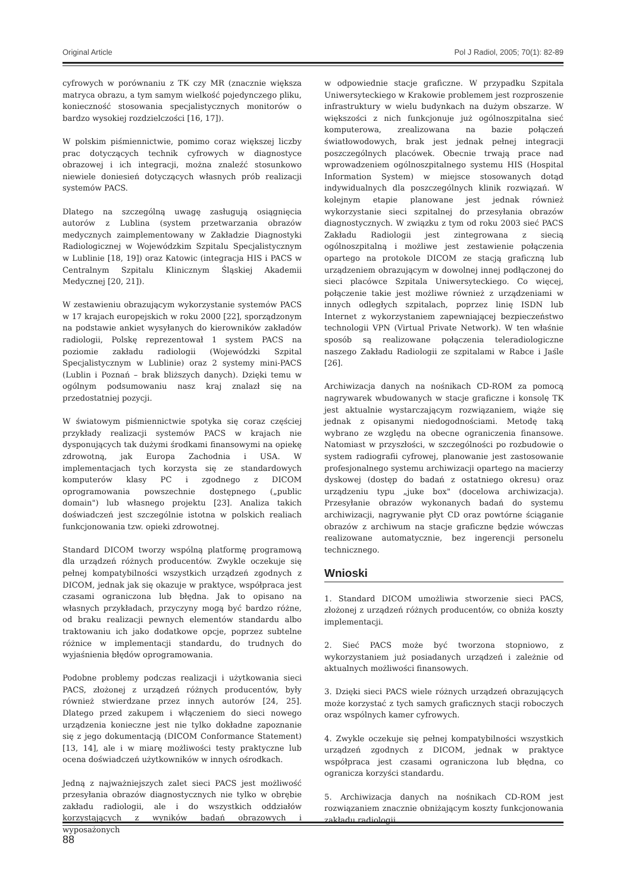Original Article Pol J Radiol, 2005; 70(1): 82-89
cyfrowych w porównaniu z TK czy MR (znacznie większa matryca obrazu, a tym samym wielkość pojedynczego pliku, konieczność stosowania specjalistycznych monitorów o bardzo wysokiej rozdzielczości [16, 17]).
W polskim piśmiennictwie, pomimo coraz większej liczby prac dotyczących technik cyfrowych w diagnostyce obrazowej i ich integracji, można znaleźć stosunkowo niewiele doniesień dotyczących własnych prób realizacji systemów PACS.
Dlatego na szczególną uwagę zasługują osiągnięcia autorów z Lublina (system przetwarzania obrazów medycznych zaimplementowany w Zakładzie Diagnostyki Radiologicznej w Wojewódzkim Szpitalu Specjalistycznym w Lublinie [18, 19]) oraz Katowic (integracja HIS i PACS w Centralnym Szpitalu Klinicznym Śląskiej Akademii Medycznej [20, 21]).
W zestawieniu obrazującym wykorzystanie systemów PACS w 17 krajach europejskich w roku 2000 [22], sporządzonym na podstawie ankiet wysyłanych do kierowników zakładów radiologii, Polskę reprezentował 1 system PACS na poziomie zakładu radiologii (Wojewódzki Szpital Specjalistycznym w Lublinie) oraz 2 systemy mini-PACS (Lublin i Poznań – brak bliższych danych). Dzięki temu w ogólnym podsumowaniu nasz kraj znalazł się na przedostatniej pozycji.
W światowym piśmiennictwie spotyka się coraz częściej przykłady realizacji systemów PACS w krajach nie dysponujących tak dużymi środkami finansowymi na opiekę zdrowotną, jak Europa Zachodnia i USA. W implementacjach tych korzysta się ze standardowych komputerów klasy PC i zgodnego z DICOM oprogramowania powszechnie dostępnego („public domain") lub własnego projektu [23]. Analiza takich doświadczeń jest szczególnie istotna w polskich realiach funkcjonowania tzw. opieki zdrowotnej.
Standard DICOM tworzy wspólną platformę programową dla urządzeń różnych producentów. Zwykle oczekuje się pełnej kompatybilności wszystkich urządzeń zgodnych z DICOM, jednak jak się okazuje w praktyce, współpraca jest czasami ograniczona lub błędna. Jak to opisano na własnych przykładach, przyczyny mogą być bardzo różne, od braku realizacji pewnych elementów standardu albo traktowaniu ich jako dodatkowe opcje, poprzez subtelne różnice w implementacji standardu, do trudnych do wyjaśnienia błędów oprogramowania.
Podobne problemy podczas realizacji i użytkowania sieci PACS, złożonej z urządzeń różnych producentów, były również stwierdzane przez innych autorów [24, 25]. Dlatego przed zakupem i włączeniem do sieci nowego urządzenia konieczne jest nie tylko dokładne zapoznanie się z jego dokumentacją (DICOM Conformance Statement) [13, 14], ale i w miarę możliwości testy praktyczne lub ocena doświadczeń użytkowników w innych ośrodkach.
Jedną z najważniejszych zalet sieci PACS jest możliwość przesyłania obrazów diagnostycznych nie tylko w obrębie zakładu radiologii, ale i do wszystkich oddziałów korzystających z wyników badań obrazowych i wyposażonych
w odpowiednie stacje graficzne. W przypadku Szpitala Uniwersyteckiego w Krakowie problemem jest rozproszenie infrastruktury w wielu budynkach na dużym obszarze. W większości z nich funkcjonuje już ogólnoszpitalna sieć komputerowa, zrealizowana na bazie połączeń światłowodowych, brak jest jednak pełnej integracji poszczególnych placówek. Obecnie trwają prace nad wprowadzeniem ogólnoszpitalnego systemu HIS (Hospital Information System) w miejsce stosowanych dotąd indywidualnych dla poszczególnych klinik rozwiązań. W kolejnym etapie planowane jest jednak również wykorzystanie sieci szpitalnej do przesyłania obrazów diagnostycznych. W związku z tym od roku 2003 sieć PACS Zakładu Radiologii jest zintegrowana z siecią ogólnoszpitalną i możliwe jest zestawienie połączenia opartego na protokole DICOM ze stacją graficzną lub urządzeniem obrazującym w dowolnej innej podłączonej do sieci placówce Szpitala Uniwersyteckiego. Co więcej, połączenie takie jest możliwe również z urządzeniami w innych odległych szpitalach, poprzez linię ISDN lub Internet z wykorzystaniem zapewniającej bezpieczeństwo technologii VPN (Virtual Private Network). W ten właśnie sposób są realizowane połączenia teleradiologiczne naszego Zakładu Radiologii ze szpitalami w Rabce i Jaśle [26].
Archiwizacja danych na nośnikach CD-ROM za pomocą nagrywarek wbudowanych w stacje graficzne i konsolę TK jest aktualnie wystarczającym rozwiązaniem, wiąże się jednak z opisanymi niedogodnościami. Metodę taką wybrano ze względu na obecne ograniczenia finansowe. Natomiast w przyszłości, w szczególności po rozbudowie o system radiografii cyfrowej, planowanie jest zastosowanie profesjonalnego systemu archiwizacji opartego na macierzy dyskowej (dostęp do badań z ostatniego okresu) oraz urządzeniu typu „juke box" (docelowa archiwizacja). Przesyłanie obrazów wykonanych badań do systemu archiwizacji, nagrywanie płyt CD oraz powtórne ściąganie obrazów z archiwum na stacje graficzne będzie wówczas realizowane automatycznie, bez ingerencji personelu technicznego.
Wnioski
1. Standard DICOM umożliwia stworzenie sieci PACS, złożonej z urządzeń różnych producentów, co obniża koszty implementacji.
2. Sieć PACS może być tworzona stopniowo, z wykorzystaniem już posiadanych urządzeń i zależnie od aktualnych możliwości finansowych.
3. Dzięki sieci PACS wiele różnych urządzeń obrazujących może korzystać z tych samych graficznych stacji roboczych oraz wspólnych kamer cyfrowych.
4. Zwykle oczekuje się pełnej kompatybilności wszystkich urządzeń zgodnych z DICOM, jednak w praktyce współpraca jest czasami ograniczona lub błędna, co ogranicza korzyści standardu.
5. Archiwizacja danych na nośnikach CD-ROM jest rozwiązaniem znacznie obniżającym koszty funkcjonowania zakładu radiologii.
88